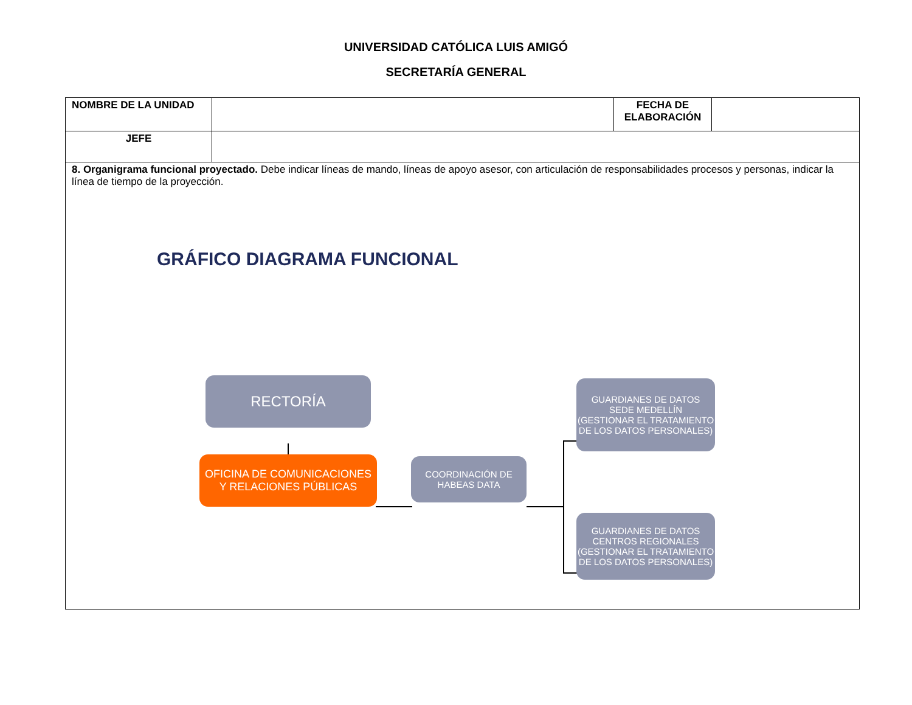UNIVERSIDAD CATÓLICA LUIS AMIGÓ
SECRETARÍA GENERAL
| NOMBRE DE LA UNIDAD | | FECHA DE ELABORACIÓN | |
| JEFE | | | |
| 8. Organigrama funcional proyectado. Debe indicar líneas de mando, líneas de apoyo asesor, con articulación de responsabilidades procesos y personas, indicar la línea de tiempo de la proyección. GRÁFICO DIAGRAMA FUNCIONAL RECTORÍA OFICINA DE COMUNICACIONES Y RELACIONES PÚBLICAS COORDINACIÓN DE HABEAS DATA GUARDIANES DE DATOS SEDE MEDELLÍN (GESTIONAR EL TRATAMIENTO DE LOS DATOS PERSONALES) GUARDIANES DE DATOS CENTROS REGIONALES (GESTIONAR EL TRATAMIENTO DE LOS DATOS PERSONALES) | | | |